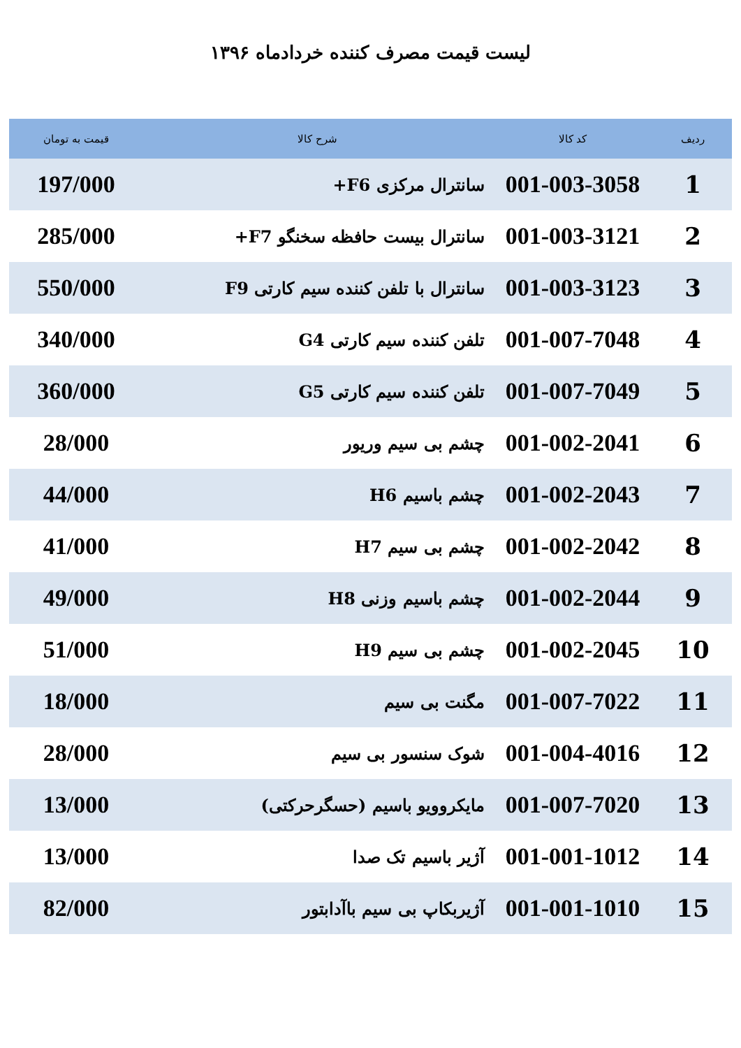لیست قیمت مصرف کننده خردادماه ۱۳۹۶
| ردیف | کد کالا | شرح کالا | قیمت به تومان |
| --- | --- | --- | --- |
| 1 | 001-003-3058 | سانترال مرکزی F6+ | 197/000 |
| 2 | 001-003-3121 | سانترال بیست حافظه سخنگو F7+ | 285/000 |
| 3 | 001-003-3123 | سانترال با تلفن کننده سیم کارتی F9 | 550/000 |
| 4 | 001-007-7048 | تلفن کننده سیم کارتی G4 | 340/000 |
| 5 | 001-007-7049 | تلفن کننده سیم کارتی G5 | 360/000 |
| 6 | 001-002-2041 | چشم بی سیم وریور | 28/000 |
| 7 | 001-002-2043 | چشم باسیم H6 | 44/000 |
| 8 | 001-002-2042 | چشم بی سیم H7 | 41/000 |
| 9 | 001-002-2044 | چشم باسیم وزنی H8 | 49/000 |
| 10 | 001-002-2045 | چشم بی سیم H9 | 51/000 |
| 11 | 001-007-7022 | مگنت بی سیم | 18/000 |
| 12 | 001-004-4016 | شوک سنسور بی سیم | 28/000 |
| 13 | 001-007-7020 | مایکروویو باسیم (حسگرحرکتی) | 13/000 |
| 14 | 001-001-1012 | آژیر باسیم تک صدا | 13/000 |
| 15 | 001-001-1010 | آژیربکاپ بی سیم باآدابتور | 82/000 |